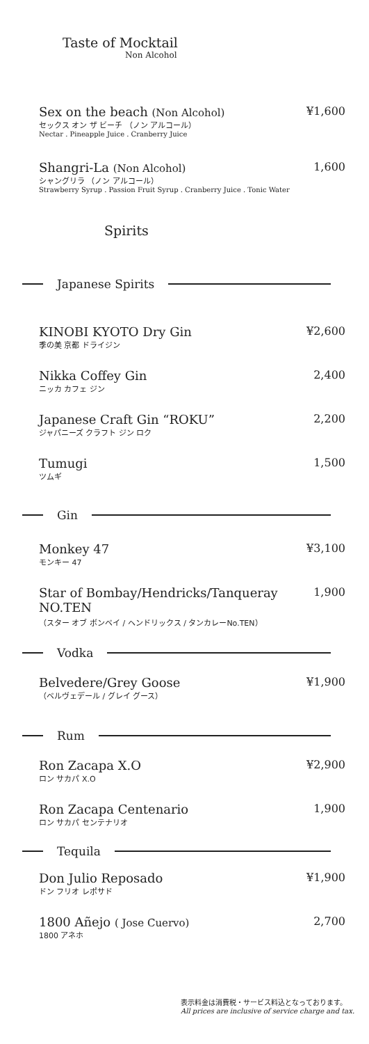Taste of Mocktail
Non Alcohol
Sex on the beach (Non Alcohol)
セックス オン ザ ビーチ （ノン アルコール）
Nectar . Pineapple Juice . Cranberry Juice
¥1,600
Shangri-La (Non Alcohol)
シャングリラ （ノン アルコール）
Strawberry Syrup . Passion Fruit Syrup . Cranberry Juice . Tonic Water
1,600
Spirits
Japanese Spirits
KINOBI KYOTO Dry Gin
季の美 京都 ドライジン
¥2,600
Nikka Coffey Gin
ニッカ カフェ ジン
2,400
Japanese Craft Gin “ROKU”
ジャパニーズ クラフト ジン ロク
2,200
Tumugi
ツムギ
1,500
Gin
Monkey 47
モンキー 47
¥3,100
Star of Bombay/Hendricks/Tanqueray NO.TEN
（スター オブ ボンベイ / ヘンドリックス / タンカレーNo.TEN）
1,900
Vodka
Belvedere/Grey Goose
（ベルヴェデール / グレイ グース）
¥1,900
Rum
Ron Zacapa X.O
ロン サカパ X.O
¥2,900
Ron Zacapa Centenario
ロン サカパ センテナリオ
1,900
Tequila
Don Julio Reposado
ドン フリオ レポサド
¥1,900
1800 Añejo ( Jose Cuervo)
1800 アネホ
2,700
表示料金は消費税・サービス料込となっております。
All prices are inclusive of service charge and tax.